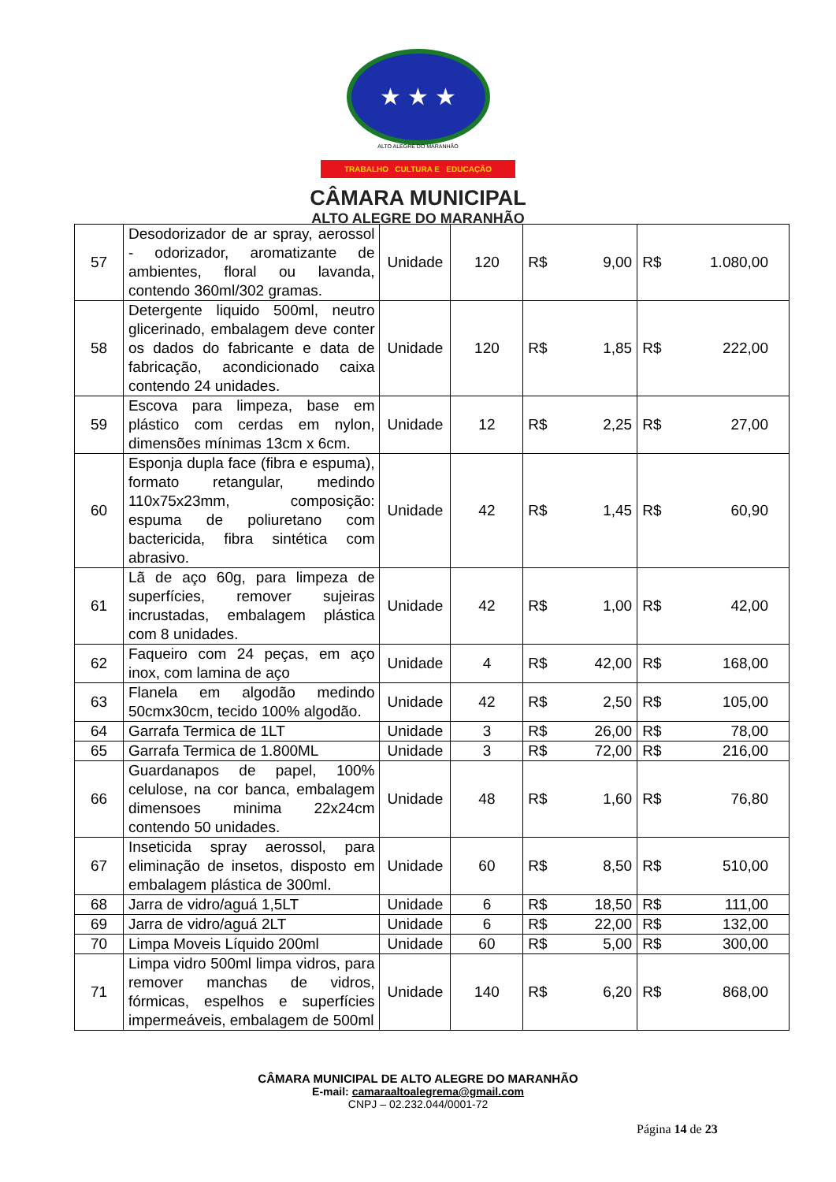★ ★ ★
ALTO ALEGRE DO MARANHÃO
TRABALHO CULTURA E EDUCAÇÃO
CÂMARA MUNICIPAL
ALTO ALEGRE DO MARANHÃO
| 57 | Desodorizador de ar spray, aerossol - odorizador, aromatizante de ambientes, floral ou lavanda, contendo 360ml/302 gramas. | Unidade | 120 | R$ 9,00 | R$ 1.080,00 |
| 58 | Detergente liquido 500ml, neutro glicerinado, embalagem deve conter os dados do fabricante e data de fabricação, acondicionado caixa contendo 24 unidades. | Unidade | 120 | R$ 1,85 | R$ 222,00 |
| 59 | Escova para limpeza, base em plástico com cerdas em nylon, dimensões mínimas 13cm x 6cm. | Unidade | 12 | R$ 2,25 | R$ 27,00 |
| 60 | Esponja dupla face (fibra e espuma), formato retangular, medindo 110x75x23mm, composição: espuma de poliuretano com bactericida, fibra sintética com abrasivo. | Unidade | 42 | R$ 1,45 | R$ 60,90 |
| 61 | Lã de aço 60g, para limpeza de superfícies, remover sujeiras incrustadas, embalagem plástica com 8 unidades. | Unidade | 42 | R$ 1,00 | R$ 42,00 |
| 62 | Faqueiro com 24 peças, em aço inox, com lamina de aço | Unidade | 4 | R$ 42,00 | R$ 168,00 |
| 63 | Flanela em algodão medindo 50cmx30cm, tecido 100% algodão. | Unidade | 42 | R$ 2,50 | R$ 105,00 |
| 64 | Garrafa Termica de 1LT | Unidade | 3 | R$ 26,00 | R$ 78,00 |
| 65 | Garrafa Termica de 1.800ML | Unidade | 3 | R$ 72,00 | R$ 216,00 |
| 66 | Guardanapos de papel, 100% celulose, na cor banca, embalagem dimensoes minima 22x24cm contendo 50 unidades. | Unidade | 48 | R$ 1,60 | R$ 76,80 |
| 67 | Inseticida spray aerossol, para eliminação de insetos, disposto em embalagem plástica de 300ml. | Unidade | 60 | R$ 8,50 | R$ 510,00 |
| 68 | Jarra de vidro/aguá 1,5LT | Unidade | 6 | R$ 18,50 | R$ 111,00 |
| 69 | Jarra de vidro/aguá 2LT | Unidade | 6 | R$ 22,00 | R$ 132,00 |
| 70 | Limpa Moveis Líquido 200ml | Unidade | 60 | R$ 5,00 | R$ 300,00 |
| 71 | Limpa vidro 500ml limpa vidros, para remover manchas de vidros, fórmicas, espelhos e superfícies impermeáveis, embalagem de 500ml | Unidade | 140 | R$ 6,20 | R$ 868,00 |
CÂMARA MUNICIPAL DE ALTO ALEGRE DO MARANHÃO
E-mail: camaraaltoalegrema@gmail.com
CNPJ – 02.232.044/0001-72
Página 14 de 23